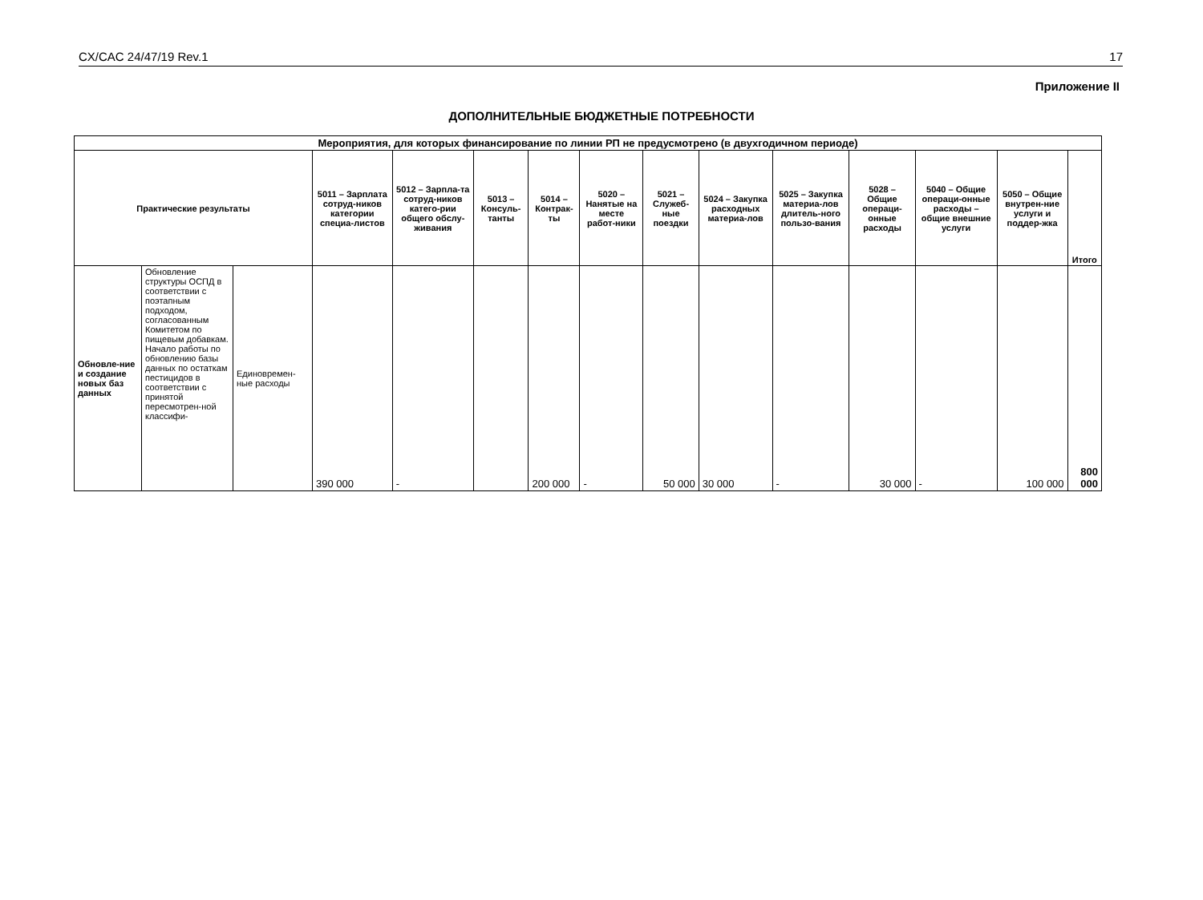CX/CAC 24/47/19 Rev.1 17
Приложение II
ДОПОЛНИТЕЛЬНЫЕ БЮДЖЕТНЫЕ ПОТРЕБНОСТИ
| Мероприятия, для которых финансирование по линии РП не предусмотрено (в двухгодичном периоде) | | | | | | | | | | | | | | |
| --- | --- | --- | --- | --- | --- | --- | --- | --- | --- | --- | --- | --- | --- | --- |
| Практические результаты | | | 5011 – Зарплата сотруд-ников категории специа-листов | 5012 – Зарпла-та сотруд-ников катего-рии общего обслу-живания | 5013 – Консуль-танты | 5014 – Контрак-ты | 5020 – Нанятые на месте работ-ники | 5021 – Служеб-ные поездки | 5024 – Закупка расходных материа-лов | 5025 – Закупка материа-лов длитель-ного пользо-вания | 5028 – Общие операци-онные расходы | 5040 – Общие операци-онные расходы – общие внешние услуги | 5050 – Общие внутрен-ние услуги и поддер-жка | Итого |
| Обновле-ние и создание новых баз данных | Обновление структуры ОСПД в соответствии с поэтапным подходом, согласованным Комитетом по пищевым добавкам. Начало работы по обновлению базы данных по остаткам пестицидов в соответствии с принятой пересмотрен-ной классифи- | Единовремен-ные расходы | 390 000 | - | | 200 000 | - | 50 000 | 30 000 | - | 30 000 | - | 100 000 | 800 000 |